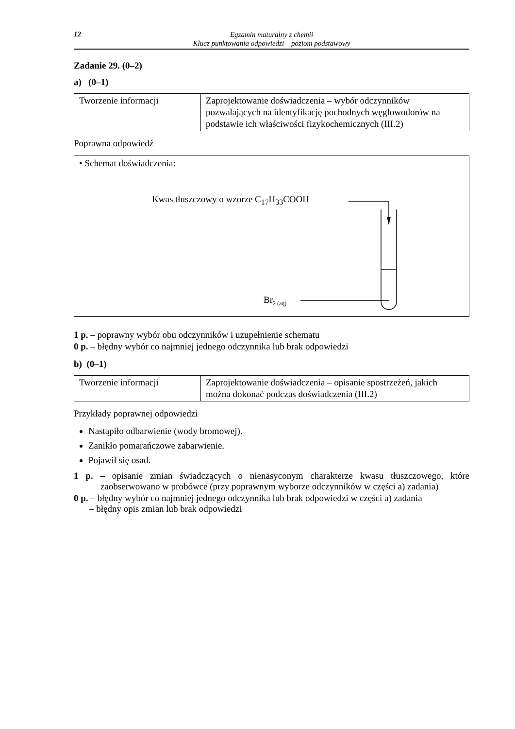12
Egzamin maturalny z chemii
Klucz punktowania odpowiedzi – poziom podstawowy
Zadanie 29. (0–2)
a) (0–1)
| Tworzenie informacji | Zaprojektowanie doświadczenia – wybór odczynników pozwalających na identyfikację pochodnych węglowodorów na podstawie ich właściwości fizykochemicznych (III.2) |
Poprawna odpowiedź
• Schemat doświadczenia:
Kwas tłuszczowy o wzorze C<sub>17</sub>H<sub>33</sub>COOH
Br<sub>2 (aq)</sub>
1 p. – poprawny wybór obu odczynników i uzupełnienie schematu
0 p. – błędny wybór co najmniej jednego odczynnika lub brak odpowiedzi
b) (0–1)
| Tworzenie informacji | Zaprojektowanie doświadczenia – opisanie spostrzeżeń, jakich można dokonać podczas doświadczenia (III.2) |
Przykłady poprawnej odpowiedzi
Nastąpiło odbarwienie (wody bromowej).
Zanikło pomarańczowe zabarwienie.
Pojawił się osad.
1 p. – opisanie zmian świadczących o nienasyconym charakterze kwasu tłuszczowego, które zaobserwowano w probówce (przy poprawnym wyborze odczynników w części a) zadania)
0 p. – błędny wybór co najmniej jednego odczynnika lub brak odpowiedzi w części a) zadania
– błędny opis zmian lub brak odpowiedzi